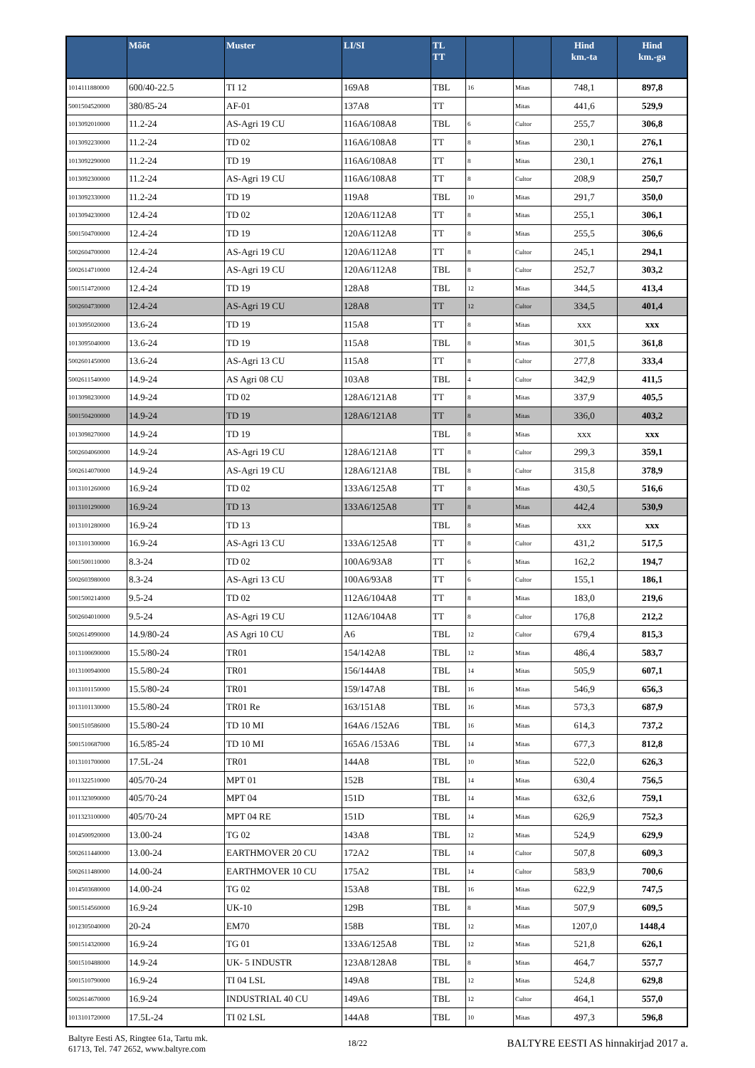| | Mõõt | Muster | LI/SI | TL TT | | | Hind km.-ta | Hind km.-ga |
| --- | --- | --- | --- | --- | --- | --- | --- | --- |
| 1014111880000 | 600/40-22.5 | TI 12 | 169A8 | TBL | 16 | Mitas | 748,1 | 897,8 |
| 5001504520000 | 380/85-24 | AF-01 | 137A8 | TT | | Mitas | 441,6 | 529,9 |
| 1013092010000 | 11.2-24 | AS-Agri 19 CU | 116A6/108A8 | TBL | 6 | Cultor | 255,7 | 306,8 |
| 1013092230000 | 11.2-24 | TD 02 | 116A6/108A8 | TT | 8 | Mitas | 230,1 | 276,1 |
| 1013092290000 | 11.2-24 | TD 19 | 116A6/108A8 | TT | 8 | Mitas | 230,1 | 276,1 |
| 1013092300000 | 11.2-24 | AS-Agri 19 CU | 116A6/108A8 | TT | 8 | Cultor | 208,9 | 250,7 |
| 1013092330000 | 11.2-24 | TD 19 | 119A8 | TBL | 10 | Mitas | 291,7 | 350,0 |
| 1013094230000 | 12.4-24 | TD 02 | 120A6/112A8 | TT | 8 | Mitas | 255,1 | 306,1 |
| 5001504700000 | 12.4-24 | TD 19 | 120A6/112A8 | TT | 8 | Mitas | 255,5 | 306,6 |
| 5002604700000 | 12.4-24 | AS-Agri 19 CU | 120A6/112A8 | TT | 8 | Cultor | 245,1 | 294,1 |
| 5002614710000 | 12.4-24 | AS-Agri 19 CU | 120A6/112A8 | TBL | 8 | Cultor | 252,7 | 303,2 |
| 5001514720000 | 12.4-24 | TD 19 | 128A8 | TBL | 12 | Mitas | 344,5 | 413,4 |
| 5002604730000 | 12.4-24 | AS-Agri 19 CU | 128A8 | TT | 12 | Cultor | 334,5 | 401,4 |
| 1013095020000 | 13.6-24 | TD 19 | 115A8 | TT | 8 | Mitas | xxx | xxx |
| 1013095040000 | 13.6-24 | TD 19 | 115A8 | TBL | 8 | Mitas | 301,5 | 361,8 |
| 5002601450000 | 13.6-24 | AS-Agri 13 CU | 115A8 | TT | 8 | Cultor | 277,8 | 333,4 |
| 5002611540000 | 14.9-24 | AS Agri 08 CU | 103A8 | TBL | 4 | Cultor | 342,9 | 411,5 |
| 1013098230000 | 14.9-24 | TD 02 | 128A6/121A8 | TT | 8 | Mitas | 337,9 | 405,5 |
| 5001504200000 | 14.9-24 | TD 19 | 128A6/121A8 | TT | 8 | Mitas | 336,0 | 403,2 |
| 1013098270000 | 14.9-24 | TD 19 | | TBL | 8 | Mitas | xxx | xxx |
| 5002604060000 | 14.9-24 | AS-Agri 19 CU | 128A6/121A8 | TT | 8 | Cultor | 299,3 | 359,1 |
| 5002614070000 | 14.9-24 | AS-Agri 19 CU | 128A6/121A8 | TBL | 8 | Cultor | 315,8 | 378,9 |
| 1013101260000 | 16.9-24 | TD 02 | 133A6/125A8 | TT | 8 | Mitas | 430,5 | 516,6 |
| 1013101290000 | 16.9-24 | TD 13 | 133A6/125A8 | TT | 8 | Mitas | 442,4 | 530,9 |
| 1013101280000 | 16.9-24 | TD 13 | | TBL | 8 | Mitas | xxx | xxx |
| 1013101300000 | 16.9-24 | AS-Agri 13 CU | 133A6/125A8 | TT | 8 | Cultor | 431,2 | 517,5 |
| 5001500110000 | 8.3-24 | TD 02 | 100A6/93A8 | TT | 6 | Mitas | 162,2 | 194,7 |
| 5002603980000 | 8.3-24 | AS-Agri 13 CU | 100A6/93A8 | TT | 6 | Cultor | 155,1 | 186,1 |
| 5001500214000 | 9.5-24 | TD 02 | 112A6/104A8 | TT | 8 | Mitas | 183,0 | 219,6 |
| 5002604010000 | 9.5-24 | AS-Agri 19 CU | 112A6/104A8 | TT | 8 | Cultor | 176,8 | 212,2 |
| 5002614990000 | 14.9/80-24 | AS Agri 10 CU | A6 | TBL | 12 | Cultor | 679,4 | 815,3 |
| 1013100690000 | 15.5/80-24 | TR01 | 154/142A8 | TBL | 12 | Mitas | 486,4 | 583,7 |
| 1013100940000 | 15.5/80-24 | TR01 | 156/144A8 | TBL | 14 | Mitas | 505,9 | 607,1 |
| 1013101150000 | 15.5/80-24 | TR01 | 159/147A8 | TBL | 16 | Mitas | 546,9 | 656,3 |
| 1013101130000 | 15.5/80-24 | TR01 Re | 163/151A8 | TBL | 16 | Mitas | 573,3 | 687,9 |
| 5001510586000 | 15.5/80-24 | TD 10 MI | 164A6 /152A6 | TBL | 16 | Mitas | 614,3 | 737,2 |
| 5001510687000 | 16.5/85-24 | TD 10 MI | 165A6 /153A6 | TBL | 14 | Mitas | 677,3 | 812,8 |
| 1013101700000 | 17.5L-24 | TR01 | 144A8 | TBL | 10 | Mitas | 522,0 | 626,3 |
| 1011322510000 | 405/70-24 | MPT 01 | 152B | TBL | 14 | Mitas | 630,4 | 756,5 |
| 1011323090000 | 405/70-24 | MPT 04 | 151D | TBL | 14 | Mitas | 632,6 | 759,1 |
| 1011323100000 | 405/70-24 | MPT 04 RE | 151D | TBL | 14 | Mitas | 626,9 | 752,3 |
| 1014500920000 | 13.00-24 | TG 02 | 143A8 | TBL | 12 | Mitas | 524,9 | 629,9 |
| 5002611440000 | 13.00-24 | EARTHMOVER 20 CU | 172A2 | TBL | 14 | Cultor | 507,8 | 609,3 |
| 5002611480000 | 14.00-24 | EARTHMOVER 10 CU | 175A2 | TBL | 14 | Cultor | 583,9 | 700,6 |
| 1014503680000 | 14.00-24 | TG 02 | 153A8 | TBL | 16 | Mitas | 622,9 | 747,5 |
| 5001514560000 | 16.9-24 | UK-10 | 129B | TBL | 8 | Mitas | 507,9 | 609,5 |
| 1012305040000 | 20-24 | EM70 | 158B | TBL | 12 | Mitas | 1207,0 | 1448,4 |
| 5001514320000 | 16.9-24 | TG 01 | 133A6/125A8 | TBL | 12 | Mitas | 521,8 | 626,1 |
| 5001510488000 | 14.9-24 | UK- 5 INDUSTR | 123A8/128A8 | TBL | 8 | Mitas | 464,7 | 557,7 |
| 5001510790000 | 16.9-24 | TI 04 LSL | 149A8 | TBL | 12 | Mitas | 524,8 | 629,8 |
| 5002614670000 | 16.9-24 | INDUSTRIAL 40 CU | 149A6 | TBL | 12 | Cultor | 464,1 | 557,0 |
| 1013101720000 | 17.5L-24 | TI 02 LSL | 144A8 | TBL | 10 | Mitas | 497,3 | 596,8 |
Baltyre Eesti AS, Ringtee 61a, Tartu mk.
61713, Tel. 747 2652, www.baltyre.com
18/22
BALTYRE EESTI AS hinnakirjad 2017 a.